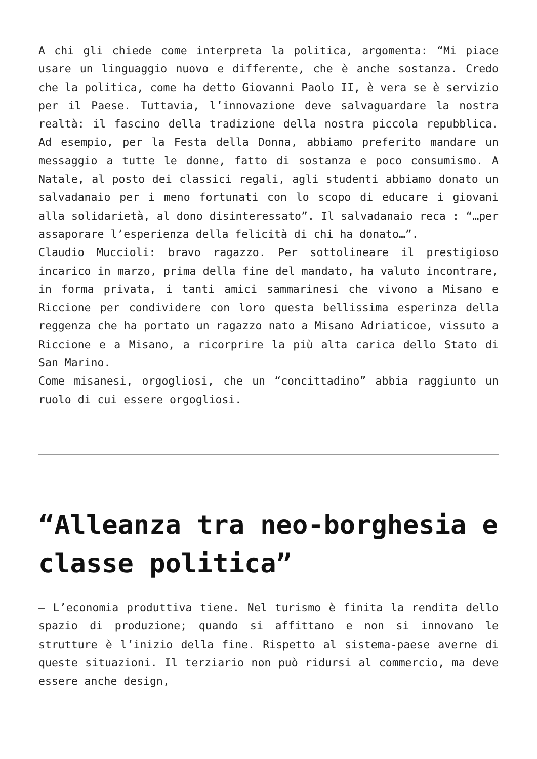A chi gli chiede come interpreta la politica, argomenta: “Mi piace usare un linguaggio nuovo e differente, che è anche sostanza. Credo che la politica, come ha detto Giovanni Paolo II, è vera se è servizio per il Paese. Tuttavia, l’innovazione deve salvaguardare la nostra realtà: il fascino della tradizione della nostra piccola repubblica. Ad esempio, per la Festa della Donna, abbiamo preferito mandare un messaggio a tutte le donne, fatto di sostanza e poco consumismo. A Natale, al posto dei classici regali, agli studenti abbiamo donato un salvadanaio per i meno fortunati con lo scopo di educare i giovani alla solidarietà, al dono disinteressato”. Il salvadanaio reca : “…per assaporare l’esperienza della felicità di chi ha donato…”.
Claudio Muccioli: bravo ragazzo. Per sottolineare il prestigioso incarico in marzo, prima della fine del mandato, ha valuto incontrare, in forma privata, i tanti amici sammarinesi che vivono a Misano e Riccione per condividere con loro questa bellissima esperinza della reggenza che ha portato un ragazzo nato a Misano Adriaticoe, vissuto a Riccione e a Misano, a ricorprire la più alta carica dello Stato di San Marino.
Come misanesi, orgogliosi, che un “concittadino” abbia raggiunto un ruolo di cui essere orgogliosi.
“Alleanza tra neo-borghesia e classe politica”
– L’economia produttiva tiene. Nel turismo è finita la rendita dello spazio di produzione; quando si affittano e non si innovano le strutture è l’inizio della fine. Rispetto al sistema-paese averne di queste situazioni. Il terziario non può ridursi al commercio, ma deve essere anche design,